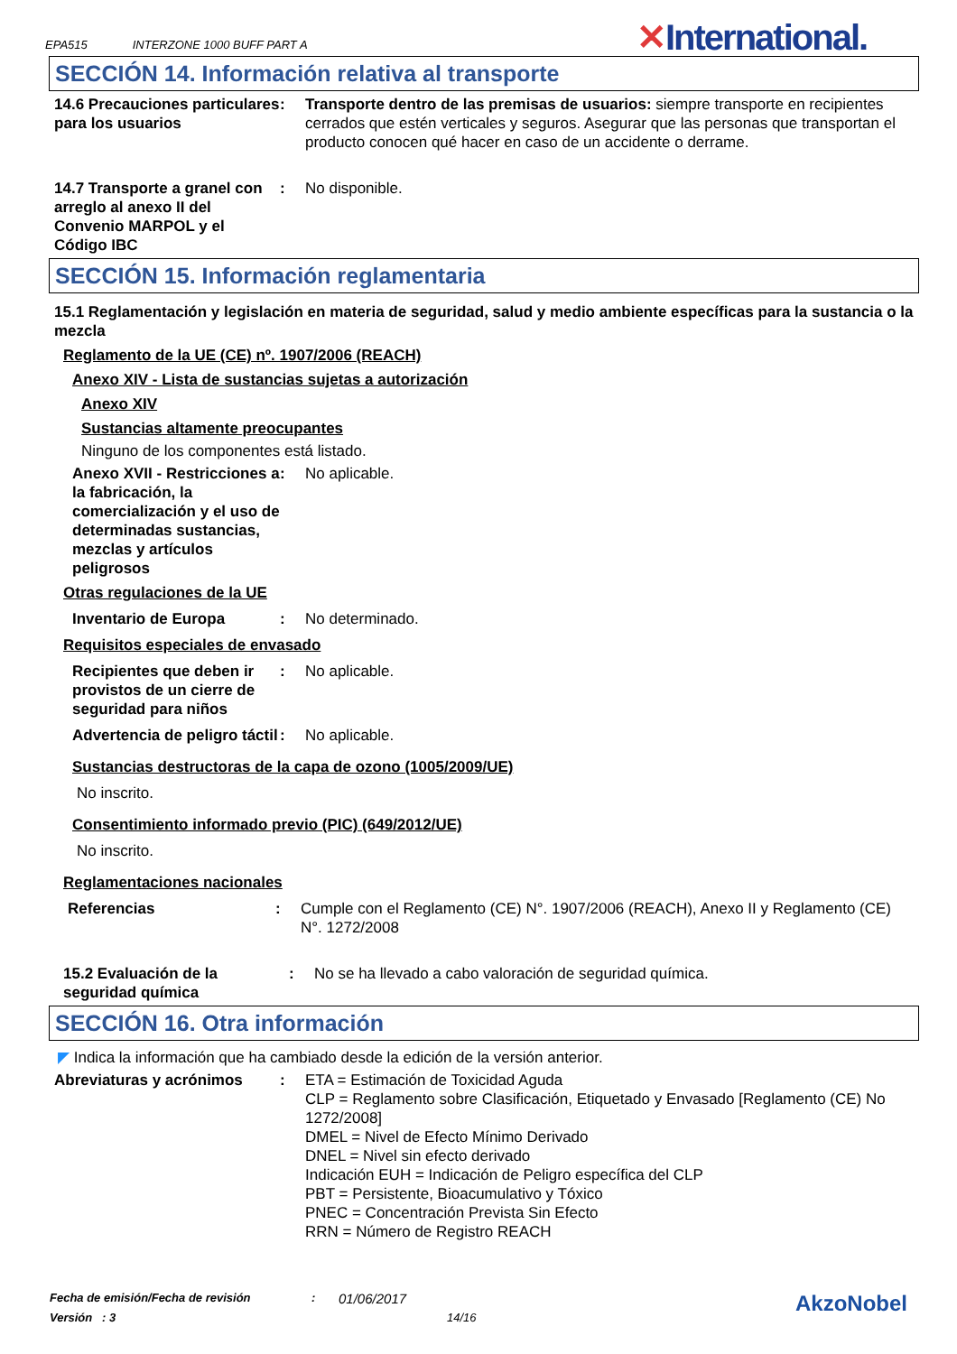EPA515 INTERZONE 1000 BUFF PART A
✕International.
SECCIÓN 14. Información relativa al transporte
14.6 Precauciones particulares para los usuarios
: Transporte dentro de las premisas de usuarios: siempre transporte en recipientes cerrados que estén verticales y seguros. Asegurar que las personas que transportan el producto conocen qué hacer en caso de un accidente o derrame.
14.7 Transporte a granel con arreglo al anexo II del Convenio MARPOL y el Código IBC
: No disponible.
SECCIÓN 15. Información reglamentaria
15.1 Reglamentación y legislación en materia de seguridad, salud y medio ambiente específicas para la sustancia o la mezcla
Reglamento de la UE (CE) nº. 1907/2006 (REACH)
Anexo XIV - Lista de sustancias sujetas a autorización
Anexo XIV
Sustancias altamente preocupantes
Ninguno de los componentes está listado.
Anexo XVII - Restricciones a la fabricación, la comercialización y el uso de determinadas sustancias, mezclas y artículos peligrosos
: No aplicable.
Otras regulaciones de la UE
Inventario de Europa : No determinado.
Requisitos especiales de envasado
Recipientes que deben ir provistos de un cierre de seguridad para niños
: No aplicable.
Advertencia de peligro táctil
: No aplicable.
Sustancias destructoras de la capa de ozono (1005/2009/UE)
No inscrito.
Consentimiento informado previo (PIC) (649/2012/UE)
No inscrito.
Reglamentaciones nacionales
Referencias : Cumple con el Reglamento (CE) N°. 1907/2006 (REACH), Anexo II y Reglamento (CE) N°. 1272/2008
15.2 Evaluación de la seguridad química
: No se ha llevado a cabo valoración de seguridad química.
SECCIÓN 16. Otra información
◤ Indica la información que ha cambiado desde la edición de la versión anterior.
Abreviaturas y acrónimos : ETA = Estimación de Toxicidad Aguda
CLP = Reglamento sobre Clasificación, Etiquetado y Envasado [Reglamento (CE) No 1272/2008]
DMEL = Nivel de Efecto Mínimo Derivado
DNEL = Nivel sin efecto derivado
Indicación EUH = Indicación de Peligro específica del CLP
PBT = Persistente, Bioacumulativo y Tóxico
PNEC = Concentración Prevista Sin Efecto
RRN = Número de Registro REACH
Fecha de emisión/Fecha de revisión: 01/06/2017 AkzoNobel
Versión : 3 14/16